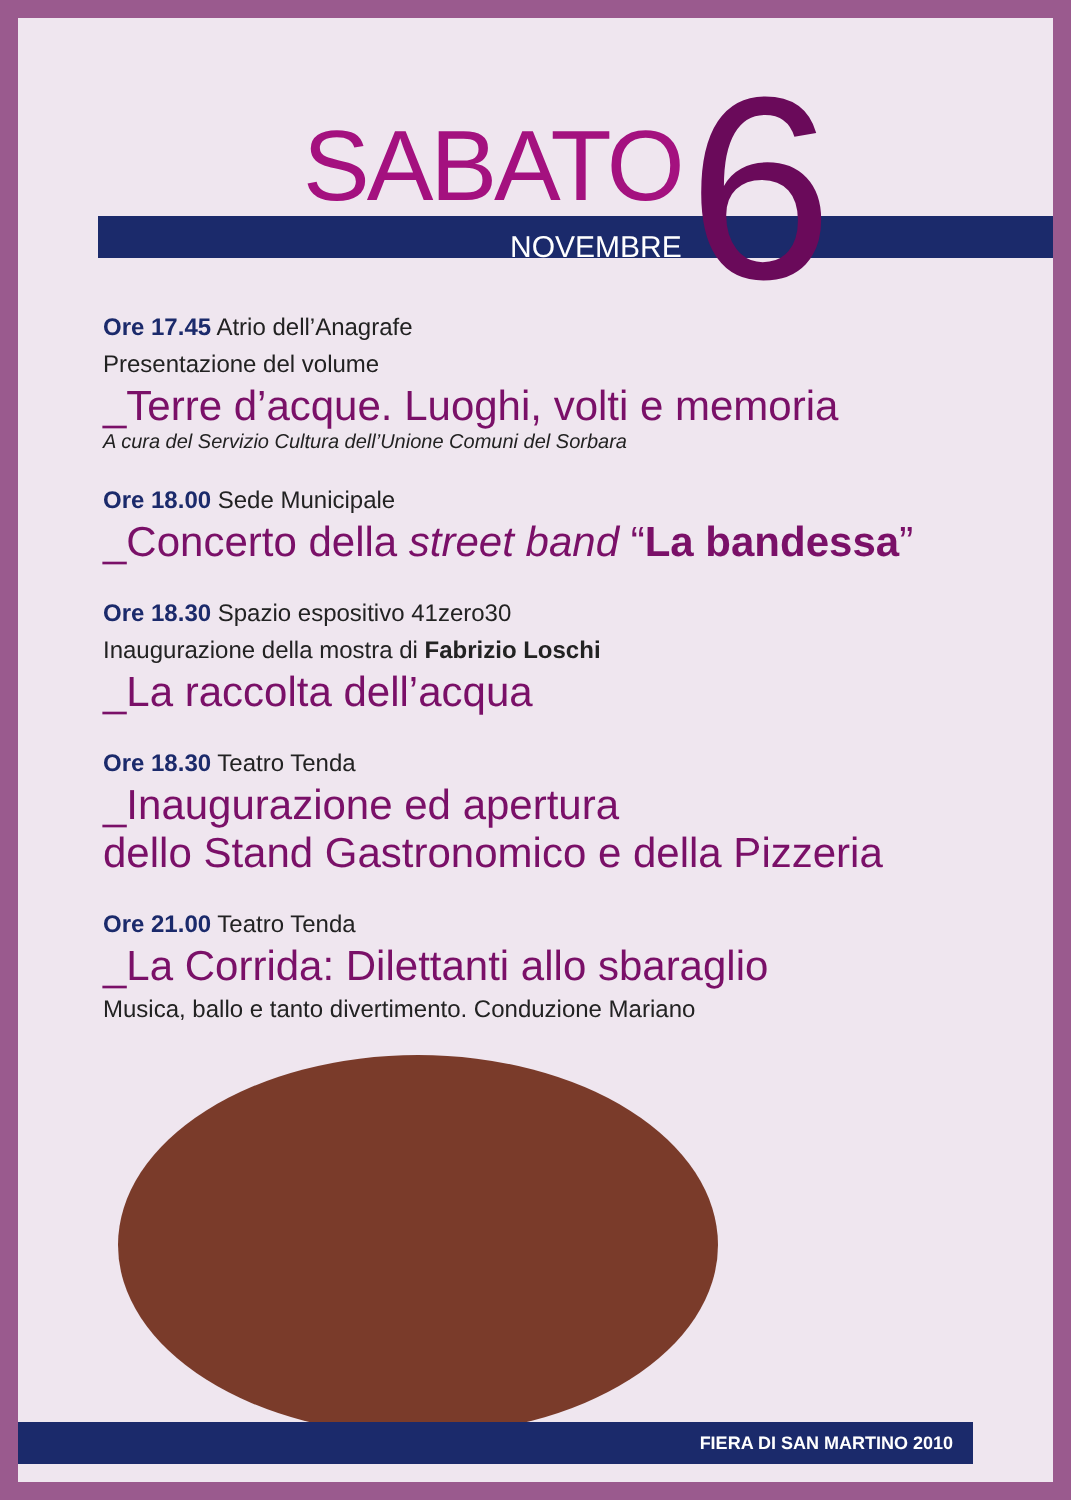SABATO
NOVEMBRE 6
Ore 17.45 Atrio dell’Anagrafe
Presentazione del volume
_Terre d’acque. Luoghi, volti e memoria
A cura del Servizio Cultura dell’Unione Comuni del Sorbara
Ore 18.00 Sede Municipale
_Concerto della street band “La bandessa”
Ore 18.30 Spazio espositivo 41zero30
Inaugurazione della mostra di Fabrizio Loschi
_La raccolta dell’acqua
Ore 18.30 Teatro Tenda
_Inaugurazione ed apertura
dello Stand Gastronomico e della Pizzeria
Ore 21.00 Teatro Tenda
_La Corrida: Dilettanti allo sbaraglio
Musica, ballo e tanto divertimento. Conduzione Mariano
FIERA DI SAN MARTINO 2010